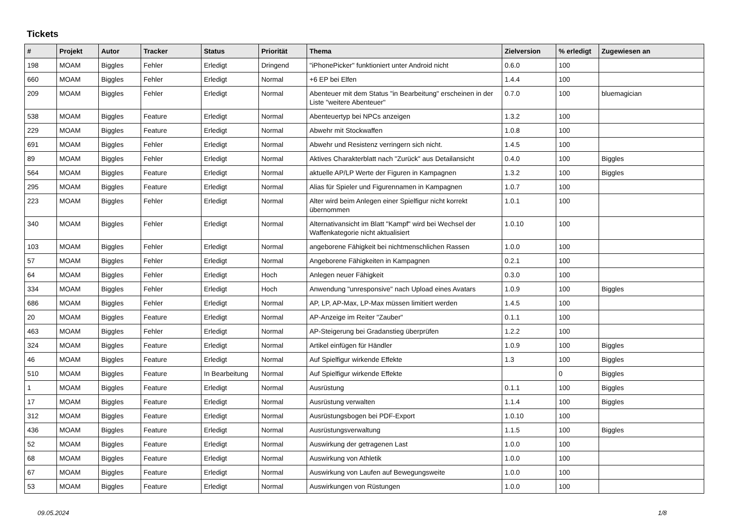Tickets
| # | Projekt | Autor | Tracker | Status | Priorität | Thema | Zielversion | % erledigt | Zugewiesen an |
| --- | --- | --- | --- | --- | --- | --- | --- | --- | --- |
| 198 | MOAM | Biggles | Fehler | Erledigt | Dringend | "iPhonePicker" funktioniert unter Android nicht | 0.6.0 | 100 | |
| 660 | MOAM | Biggles | Fehler | Erledigt | Normal | +6 EP bei Elfen | 1.4.4 | 100 | |
| 209 | MOAM | Biggles | Fehler | Erledigt | Normal | Abenteuer mit dem Status "in Bearbeitung" erscheinen in der Liste "weitere Abenteuer" | 0.7.0 | 100 | bluemagician |
| 538 | MOAM | Biggles | Feature | Erledigt | Normal | Abenteuertyp bei NPCs anzeigen | 1.3.2 | 100 | |
| 229 | MOAM | Biggles | Feature | Erledigt | Normal | Abwehr mit Stockwaffen | 1.0.8 | 100 | |
| 691 | MOAM | Biggles | Fehler | Erledigt | Normal | Abwehr und Resistenz verringern sich nicht. | 1.4.5 | 100 | |
| 89 | MOAM | Biggles | Fehler | Erledigt | Normal | Aktives Charakterblatt nach "Zurück" aus Detailansicht | 0.4.0 | 100 | Biggles |
| 564 | MOAM | Biggles | Feature | Erledigt | Normal | aktuelle AP/LP Werte der Figuren in Kampagnen | 1.3.2 | 100 | Biggles |
| 295 | MOAM | Biggles | Feature | Erledigt | Normal | Alias für Spieler und Figurennamen in Kampagnen | 1.0.7 | 100 | |
| 223 | MOAM | Biggles | Fehler | Erledigt | Normal | Alter wird beim Anlegen einer Spielfigur nicht korrekt übernommen | 1.0.1 | 100 | |
| 340 | MOAM | Biggles | Fehler | Erledigt | Normal | Alternativansicht im Blatt "Kampf" wird bei Wechsel der Waffenkategorie nicht aktualisiert | 1.0.10 | 100 | |
| 103 | MOAM | Biggles | Fehler | Erledigt | Normal | angeborene Fähigkeit bei nichtmenschlichen Rassen | 1.0.0 | 100 | |
| 57 | MOAM | Biggles | Fehler | Erledigt | Normal | Angeborene Fähigkeiten in Kampagnen | 0.2.1 | 100 | |
| 64 | MOAM | Biggles | Fehler | Erledigt | Hoch | Anlegen neuer Fähigkeit | 0.3.0 | 100 | |
| 334 | MOAM | Biggles | Fehler | Erledigt | Hoch | Anwendung "unresponsive" nach Upload eines Avatars | 1.0.9 | 100 | Biggles |
| 686 | MOAM | Biggles | Fehler | Erledigt | Normal | AP, LP, AP-Max, LP-Max müssen limitiert werden | 1.4.5 | 100 | |
| 20 | MOAM | Biggles | Feature | Erledigt | Normal | AP-Anzeige im Reiter "Zauber" | 0.1.1 | 100 | |
| 463 | MOAM | Biggles | Fehler | Erledigt | Normal | AP-Steigerung bei Gradanstieg überprüfen | 1.2.2 | 100 | |
| 324 | MOAM | Biggles | Feature | Erledigt | Normal | Artikel einfügen für Händler | 1.0.9 | 100 | Biggles |
| 46 | MOAM | Biggles | Feature | Erledigt | Normal | Auf Spielfigur wirkende Effekte | 1.3 | 100 | Biggles |
| 510 | MOAM | Biggles | Feature | In Bearbeitung | Normal | Auf Spielfigur wirkende Effekte | | 0 | Biggles |
| 1 | MOAM | Biggles | Feature | Erledigt | Normal | Ausrüstung | 0.1.1 | 100 | Biggles |
| 17 | MOAM | Biggles | Feature | Erledigt | Normal | Ausrüstung verwalten | 1.1.4 | 100 | Biggles |
| 312 | MOAM | Biggles | Feature | Erledigt | Normal | Ausrüstungsbogen bei PDF-Export | 1.0.10 | 100 | |
| 436 | MOAM | Biggles | Feature | Erledigt | Normal | Ausrüstungsverwaltung | 1.1.5 | 100 | Biggles |
| 52 | MOAM | Biggles | Feature | Erledigt | Normal | Auswirkung der getragenen Last | 1.0.0 | 100 | |
| 68 | MOAM | Biggles | Feature | Erledigt | Normal | Auswirkung von Athletik | 1.0.0 | 100 | |
| 67 | MOAM | Biggles | Feature | Erledigt | Normal | Auswirkung von Laufen auf Bewegungsweite | 1.0.0 | 100 | |
| 53 | MOAM | Biggles | Feature | Erledigt | Normal | Auswirkungen von Rüstungen | 1.0.0 | 100 | |
09.05.2024 1/8